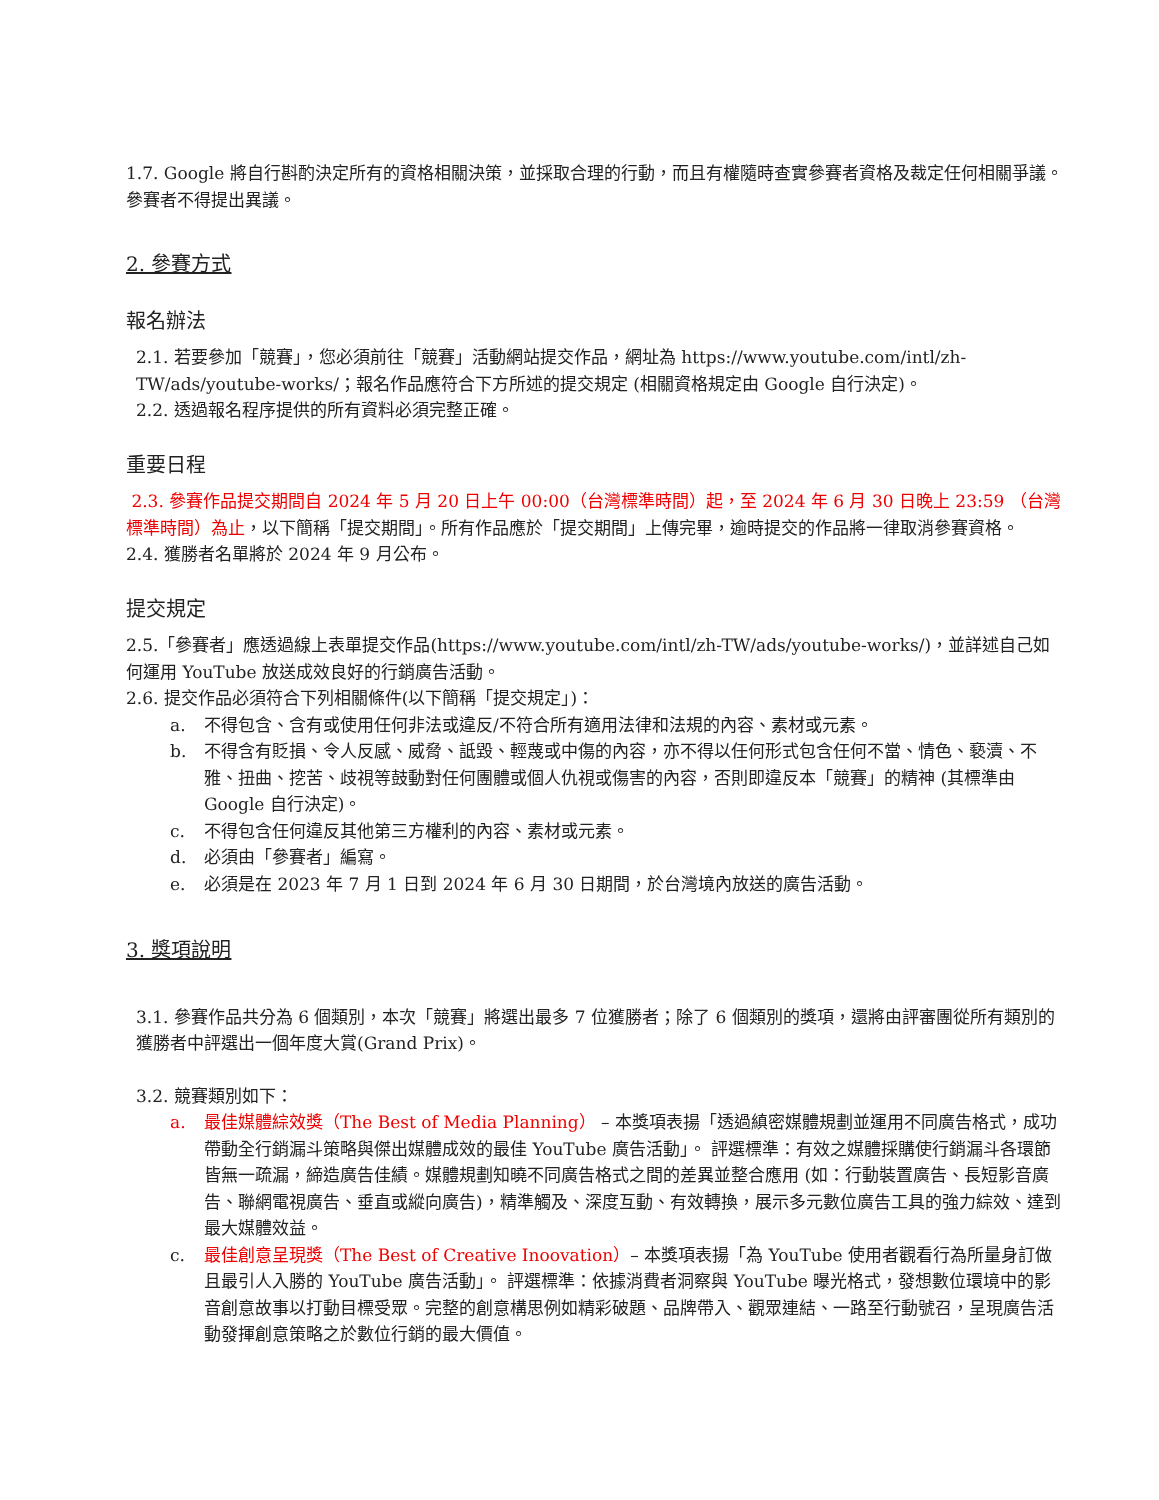1.7. Google 將自行斟酌決定所有的資格相關決策，並採取合理的行動，而且有權隨時查實參賽者資格及裁定任何相關爭議。參賽者不得提出異議。
2. 參賽方式
報名辦法
2.1. 若要參加「競賽」，您必須前往「競賽」活動網站提交作品，網址為 https://www.youtube.com/intl/zh-TW/ads/youtube-works/；報名作品應符合下方所述的提交規定 (相關資格規定由 Google 自行決定)。
2.2. 透過報名程序提供的所有資料必須完整正確。
重要日程
2.3. 參賽作品提交期間自 2024 年 5 月 20 日上午 00:00（台灣標準時間）起，至 2024 年 6 月 30 日晚上 23:59 （台灣標準時間）為止，以下簡稱「提交期間」。所有作品應於「提交期間」上傳完畢，逾時提交的作品將一律取消參賽資格。
2.4. 獲勝者名單將於 2024 年 9 月公布。
提交規定
2.5.「參賽者」應透過線上表單提交作品(https://www.youtube.com/intl/zh-TW/ads/youtube-works/)，並詳述自己如何運用 YouTube 放送成效良好的行銷廣告活動。
2.6. 提交作品必須符合下列相關條件(以下簡稱「提交規定」)：
a. 不得包含、含有或使用任何非法或違反/不符合所有適用法律和法規的內容、素材或元素。
b. 不得含有貶損、令人反感、威脅、詆毀、輕蔑或中傷的內容，亦不得以任何形式包含任何不當、情色、褻瀆、不雅、扭曲、挖苦、歧視等鼓動對任何團體或個人仇視或傷害的內容，否則即違反本「競賽」的精神 (其標準由Google 自行決定)。
c. 不得包含任何違反其他第三方權利的內容、素材或元素。
d. 必須由「參賽者」編寫。
e. 必須是在 2023 年 7 月 1 日到 2024 年 6 月 30 日期間，於台灣境內放送的廣告活動。
3. 獎項說明
3.1. 參賽作品共分為 6 個類別，本次「競賽」將選出最多 7 位獲勝者；除了 6 個類別的獎項，還將由評審團從所有類別的獲勝者中評選出一個年度大賞(Grand Prix)。
3.2. 競賽類別如下：
a. 最佳媒體綜效獎（The Best of Media Planning） – 本獎項表揚「透過縝密媒體規劃並運用不同廣告格式，成功帶動全行銷漏斗策略與傑出媒體成效的最佳 YouTube 廣告活動」。 評選標準：有效之媒體採購使行銷漏斗各環節皆無一疏漏，締造廣告佳績。媒體規劃知曉不同廣告格式之間的差異並整合應用 (如：行動裝置廣告、長短影音廣告、聯網電視廣告、垂直或縱向廣告)，精準觸及、深度互動、有效轉換，展示多元數位廣告工具的強力綜效、達到最大媒體效益。
c. 最佳創意呈現獎（The Best of Creative Inoovation）– 本獎項表揚「為 YouTube 使用者觀看行為所量身訂做且最引人入勝的 YouTube 廣告活動」。 評選標準：依據消費者洞察與 YouTube 曝光格式，發想數位環境中的影音創意故事以打動目標受眾。完整的創意構思例如精彩破題、品牌帶入、觀眾連結、一路至行動號召，呈現廣告活動發揮創意策略之於數位行銷的最大價值。